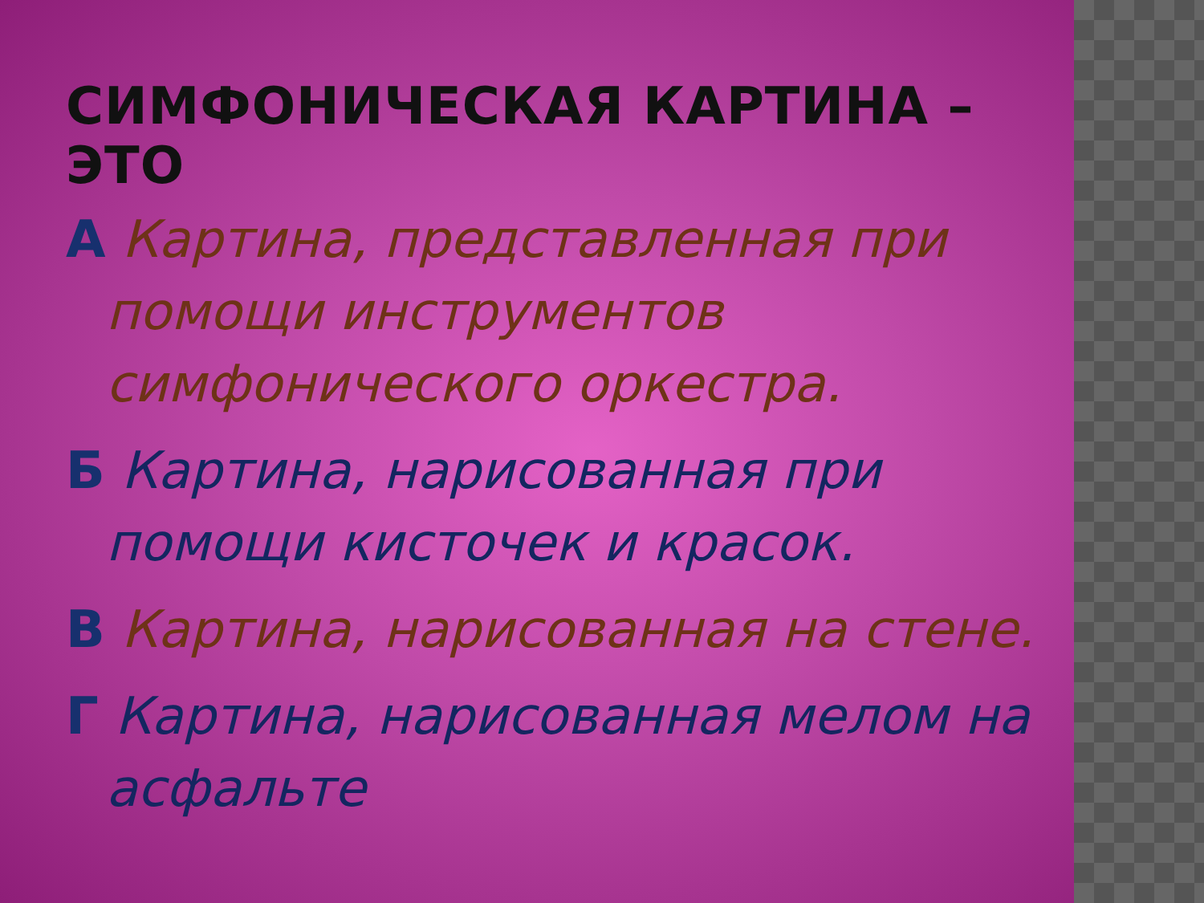СИМФОНИЧЕСКАЯ КАРТИНА –ЭТО
А Картина, представленная при помощи инструментов симфонического оркестра.
Б Картина, нарисованная при помощи кисточек и красок.
В Картина, нарисованная на стене.
Г Картина, нарисованная мелом на асфальте